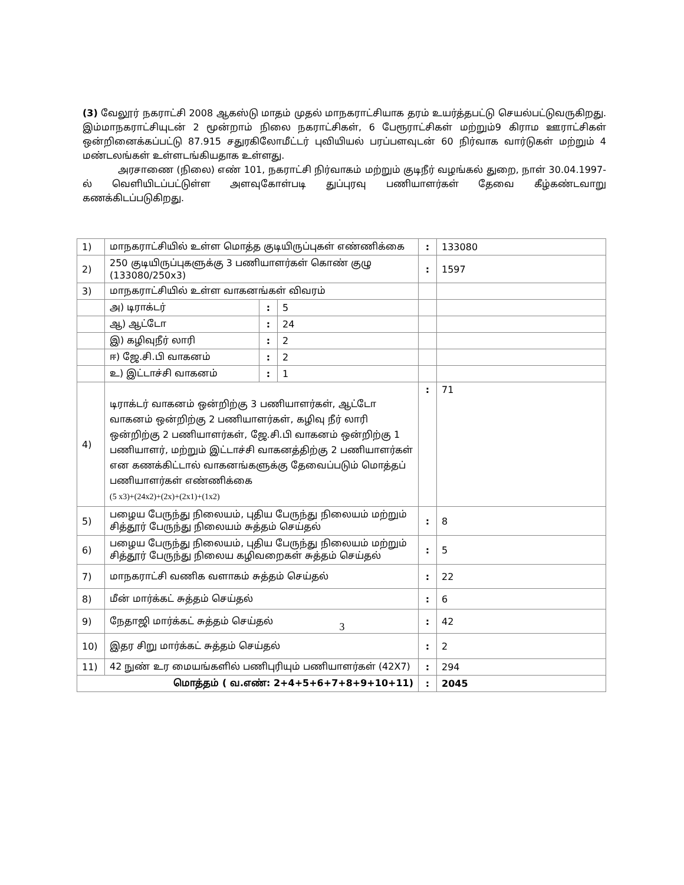(3) வேலூர் நகராட்சி 2008 ஆகஸ்டு மாதம் முதல் மாநகராட்சியாக தரம் உயர்த்தபட்டு செயல்பட்டுவருகிறது. இம்மாநகராட்சியுடன் 2 மூன்றாம் நிலை நகராட்சிகள், 6 பேரூராட்சிகள் மற்றும்9 கிராம ஊராட்சிகள் ஒன்றினைக்கப்பட்டு 87.915 சதுரகிலோமீட்டர் புவியியல் பரப்பளவுடன் 60 நிர்வாக வார்டுகள் மற்றும் 4 மண்டலங்கள் உள்ளடங்கியதாக உள்ளது.
அரசாணை (நிலை) எண் 101, நகராட்சி நிர்வாகம் மற்றும் குடிநீர் வழங்கல் துறை, நாள் 30.04.1997-ல் வெளியிடப்பட்டுள்ள அளவுகோள்படி துப்புரவு பணியாளர்கள் தேவை கீழ்கண்டவாறு கணக்கிடப்படுகிறது.
| 1) | மாநகராட்சியில் உள்ள மொத்த குடியிருப்புகள் எண்ணிக்கை | | | : | 133080 |
| 2) | 250 குடியிருப்புகளுக்கு 3 பணியாளர்கள் கொண் குழு (133080/250x3) | | | : | 1597 |
| 3) | மாநகராட்சியில் உள்ள வாகனங்கள் விவரம் | | | | |
| | அ) டிராக்டர் | : | 5 | | |
| | ஆ) ஆட்டோ | : | 24 | | |
| | இ) கழிவுநீர் லாரி | : | 2 | | |
| | ஈ) ஜே.சி.பி வாகனம் | : | 2 | | |
| | உ) இட்டாச்சி வாகனம் | : | 1 | | |
| 4) | டிராக்டர் வாகனம் ஒன்றிற்கு 3 பணியாளர்கள், ஆட்டோ வாகனம் ஒன்றிற்கு 2 பணியாளர்கள், கழிவு நீர் லாரி ஒன்றிற்கு 2 பணியாளர்கள், ஜே.சி.பி வாகனம் ஒன்றிற்கு 1 பணியாளர், மற்றும் இட்டாச்சி வாகனத்திற்கு 2 பணியாளர்கள் என கணக்கிட்டால் வாகனங்களுக்கு தேவைப்படும் மொத்தப் பணியாளர்கள் எண்ணிக்கை (5 x3)+(24x2)+(2x)+(2x1)+(1x2) | | | : | 71 |
| 5) | பழைய பேருந்து நிலையம், புதிய பேருந்து நிலையம் மற்றும் சித்தூர் பேருந்து நிலையம் சுத்தம் செய்தல் | | | : | 8 |
| 6) | பழைய பேருந்து நிலையம், புதிய பேருந்து நிலையம் மற்றும் சித்தூர் பேருந்து நிலைய கழிவறைகள் சுத்தம் செய்தல் | | | : | 5 |
| 7) | மாநகராட்சி வணிக வளாகம் சுத்தம் செய்தல் | | | : | 22 |
| 8) | மீன் மார்க்கட் சுத்தம் செய்தல் | | | : | 6 |
| 9) | நேதாஜி மார்க்கட் சுத்தம் செய்தல் | | | : | 42 |
| 10) | இதர சிறு மார்க்கட் சுத்தம் செய்தல் | | | : | 2 |
| 11) | 42 நுண் உர மையங்களில் பணிபுரியும் பணியாளர்கள் (42X7) | | | : | 294 |
| மொத்தம் ( வ.எண்: 2+4+5+6+7+8+9+10+11) | | | | : | 2045 |
3